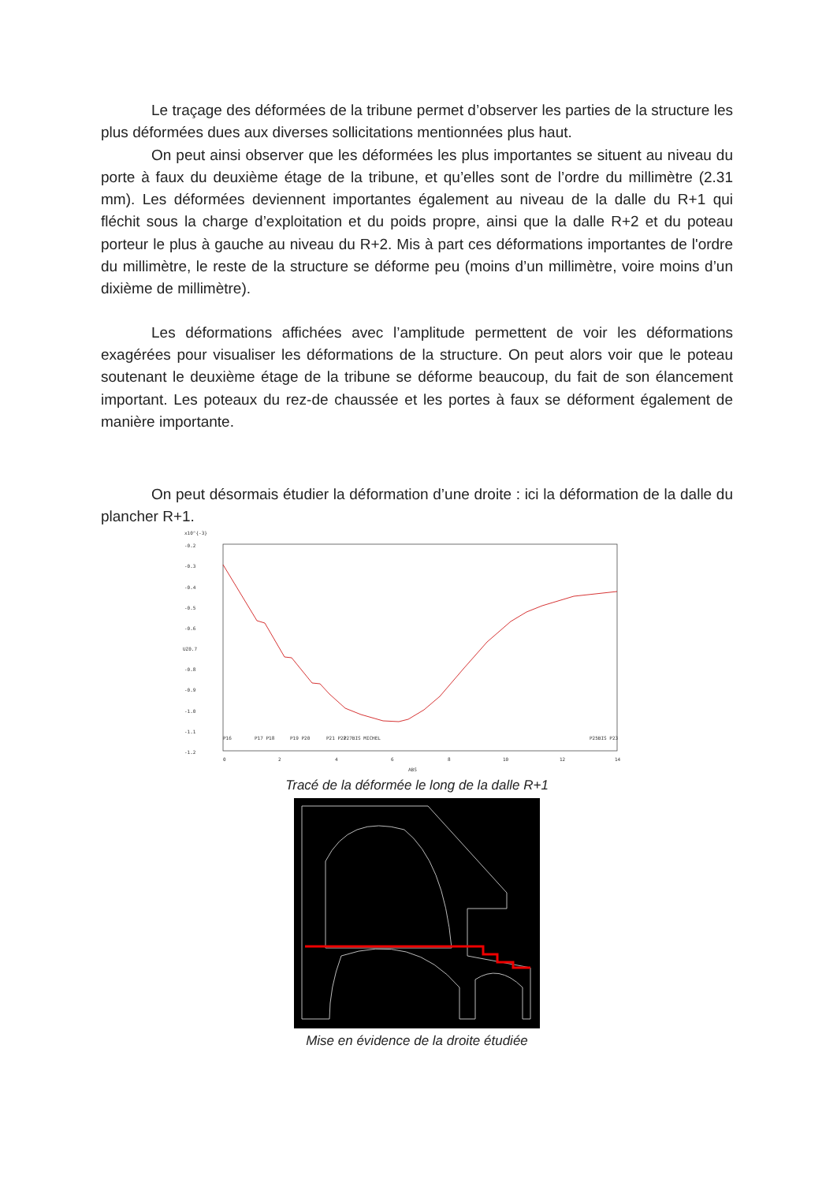Le traçage des déformées de la tribune permet d’observer les parties de la structure les plus déformées dues aux diverses sollicitations mentionnées plus haut.
On peut ainsi observer que les déformées les plus importantes se situent au niveau du porte à faux du deuxième étage de la tribune, et qu’elles sont de l’ordre du millimètre (2.31 mm). Les déformées deviennent importantes également au niveau de la dalle du R+1 qui fléchit sous la charge d’exploitation et du poids propre, ainsi que la dalle R+2 et du poteau porteur le plus à gauche au niveau du R+2. Mis à part ces déformations importantes de l'ordre du millimètre, le reste de la structure se déforme peu (moins d’un millimètre, voire moins d’un dixième de millimètre).
Les déformations affichées avec l’amplitude permettent de voir les déformations exagérées pour visualiser les déformations de la structure. On peut alors voir que le poteau soutenant le deuxième étage de la tribune se déforme beaucoup, du fait de son élancement important. Les poteaux du rez-de chaussée et les portes à faux se déforment également de manière importante.
On peut désormais étudier la déformation d’une droite : ici la déformation de la dalle du plancher R+1.
x10^{-3}
-0.2
-0.3
-0.4
-0.5
-0.6
UZ0.7
-0.8
-0.9
-1.0
-1.1
-1.2
P16
P17 P18
P19 P20
P21 P22
P27BIS MICHEL
P25BIS P23
0
2
4
6
8
10
12
14
ABS
Tracé de la déformée le long de la dalle R+1
Mise en évidence de la droite étudiée